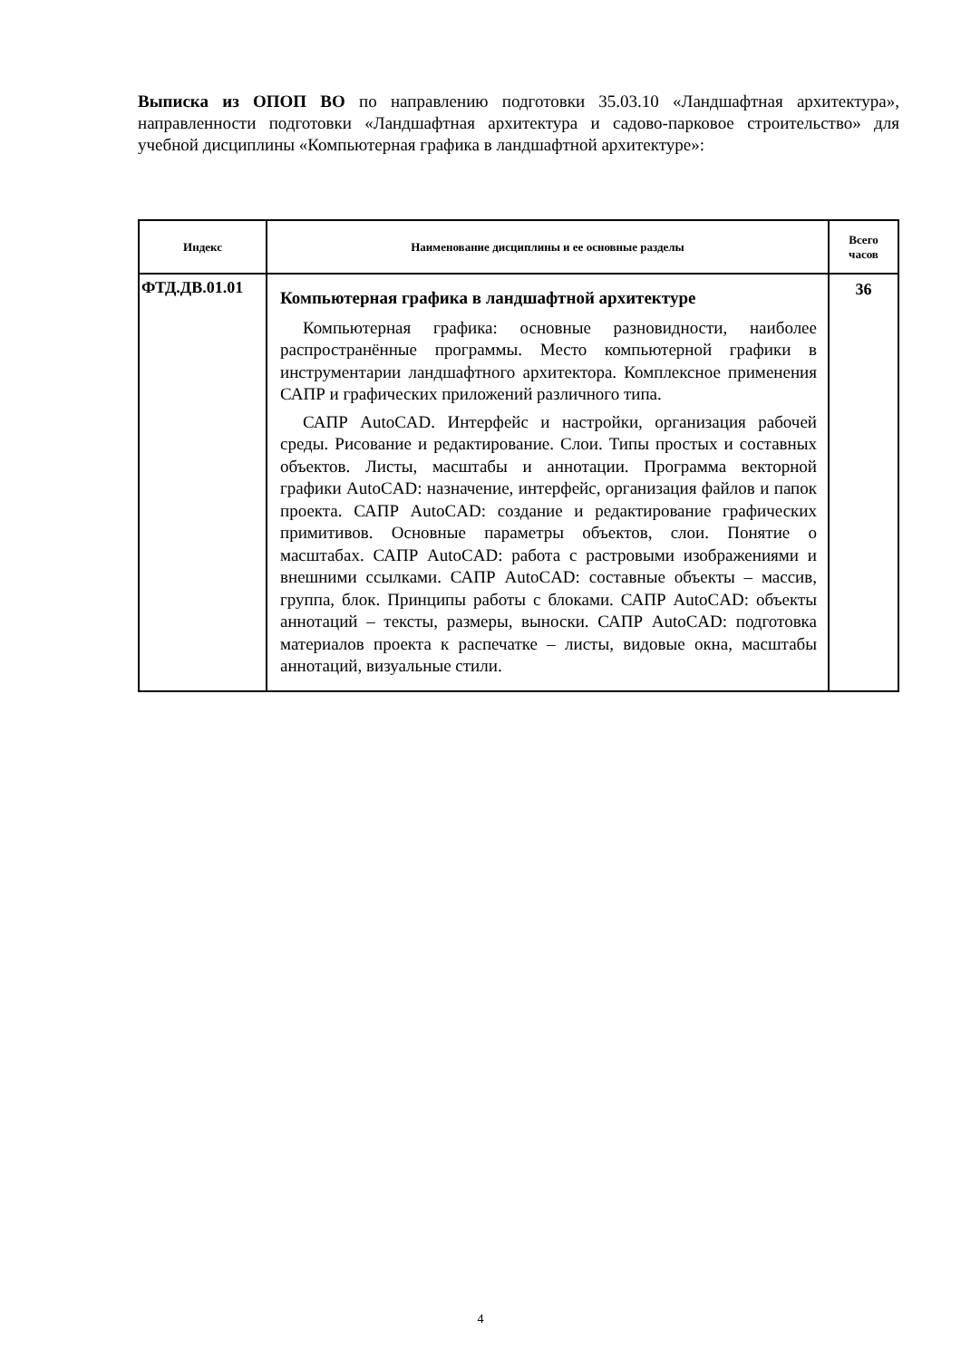Выписка из ОПОП ВО по направлению подготовки 35.03.10 «Ландшафтная архитектура», направленности подготовки «Ландшафтная архитектура и садово-парковое строительство» для учебной дисциплины «Компьютерная графика в ландшафтной архитектуре»:
| Индекс | Наименование дисциплины и ее основные разделы | Всего часов |
| --- | --- | --- |
| ФТД.ДВ.01.01 | Компьютерная графика в ландшафтной архитектуре Компьютерная графика: основные разновидности, наиболее распространённые программы. Место компьютерной графики в инструментарии ландшафтного архитектора. Комплексное применения САПР и графических приложений различного типа. САПР AutoCAD. Интерфейс и настройки, организация рабочей среды. Рисование и редактирование. Слои. Типы простых и составных объектов. Листы, масштабы и аннотации. Программа векторной графики AutoCAD: назначение, интерфейс, организация файлов и папок проекта. САПР AutoCAD: создание и редактирование графических примитивов. Основные параметры объектов, слои. Понятие о масштабах. САПР AutoCAD: работа с растровыми изображениями и внешними ссылками. САПР AutoCAD: составные объекты – массив, группа, блок. Принципы работы с блоками. САПР AutoCAD: объекты аннотаций – тексты, размеры, выноски. САПР AutoCAD: подготовка материалов проекта к распечатке – листы, видовые окна, масштабы аннотаций, визуальные стили. | 36 |
4